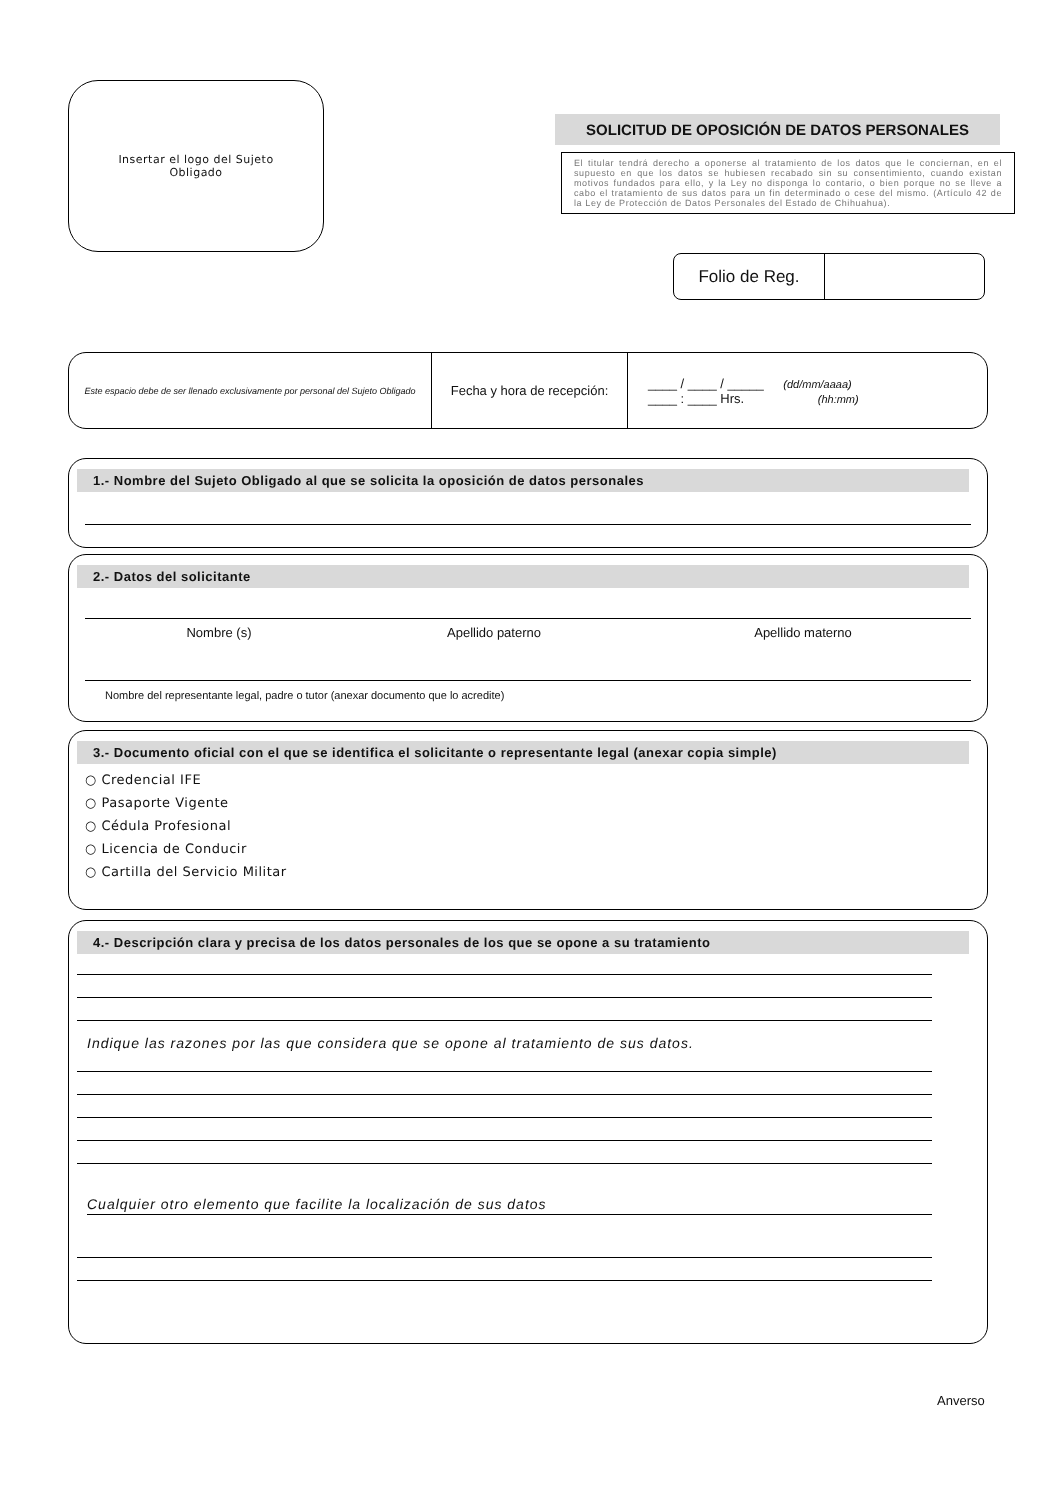Insertar el logo del Sujeto
Obligado
SOLICITUD DE OPOSICIÓN DE DATOS PERSONALES
El titular tendrá derecho a oponerse al tratamiento de los datos que le conciernan, en el supuesto en que los datos se hubiesen recabado sin su consentimiento, cuando existan motivos fundados para ello, y la Ley no disponga lo contario, o bien porque no se lleve a cabo el tratamiento de sus datos para un fin determinado o cese del mismo. (Artículo 42 de la Ley de Protección de Datos Personales del Estado de Chihuahua).
Folio de Reg.
| Este espacio debe de ser llenado exclusivamente por personal del Sujeto Obligado | Fecha y hora de recepción: | ____ / ____ / _____ (dd/mm/aaaa) ____ : ____ Hrs. (hh:mm) |
1.- Nombre del Sujeto Obligado al que se solicita la oposición de datos personales
2.- Datos del solicitante
Nombre (s) Apellido paterno Apellido materno
Nombre del representante legal, padre o tutor (anexar documento que lo acredite)
3.- Documento oficial con el que se identifica el solicitante o representante legal (anexar copia simple)
○ Credencial IFE
○ Pasaporte Vigente
○ Cédula Profesional
○ Licencia de Conducir
○ Cartilla del Servicio Militar
4.- Descripción clara y precisa de los datos personales de los que se opone a su tratamiento
Indique las razones por las que considera que se opone al tratamiento de sus datos.
Cualquier otro elemento que facilite la localización de sus datos
Anverso